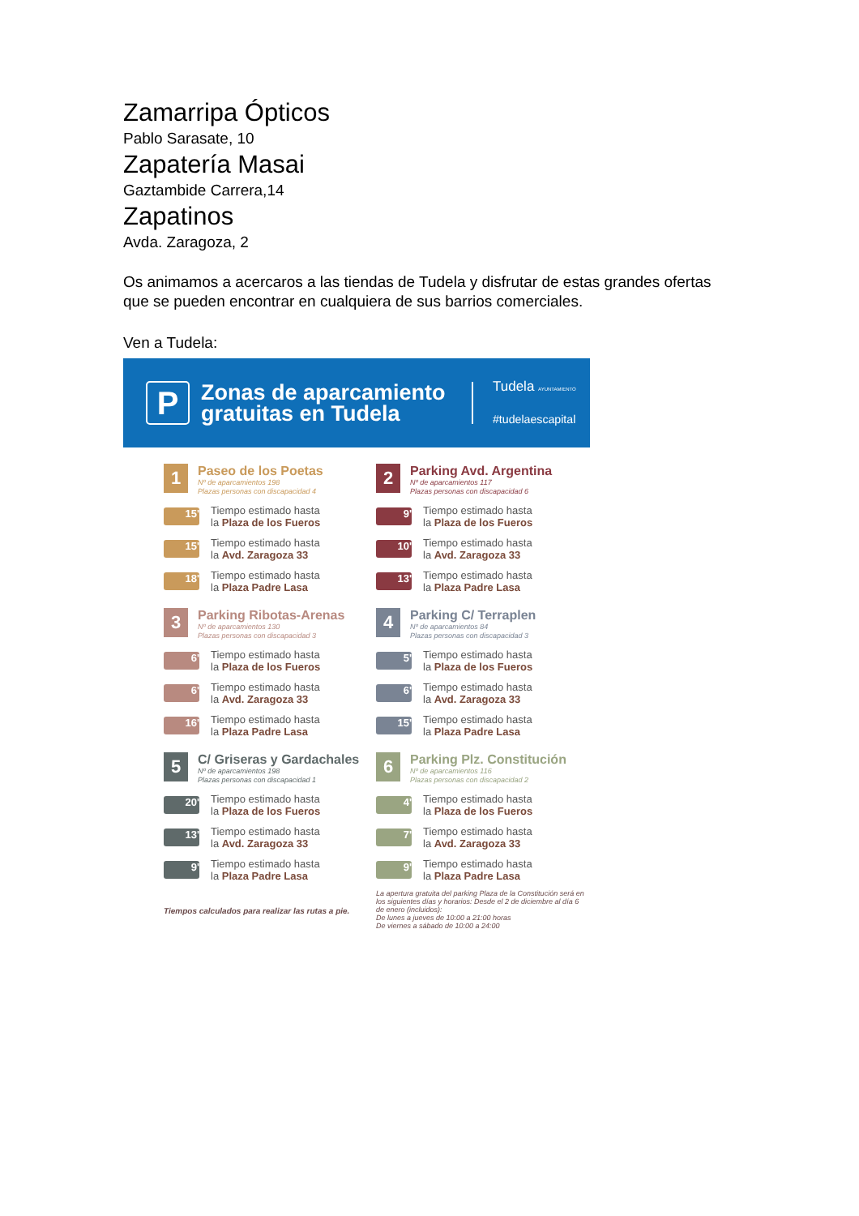Zamarripa Ópticos
Pablo Sarasate, 10
Zapatería Masai
Gaztambide Carrera,14
Zapatinos
Avda. Zaragoza, 2
Os animamos a acercaros a las tiendas de Tudela y disfrutar de estas grandes ofertas que se pueden encontrar en cualquiera de sus barrios comerciales.
Ven a Tudela:
P
Zonas de aparcamiento gratuitas en Tudela
Tudela AYUNTAMIENTO
#tudelaescapital
1
Paseo de los Poetas
Nº de aparcamientos 198
Plazas personas con discapacidad 4
15'
Tiempo estimado hasta
la Plaza de los Fueros
15'
Tiempo estimado hasta
la Avd. Zaragoza 33
18'
Tiempo estimado hasta
la Plaza Padre Lasa
2
Parking Avd. Argentina
Nº de aparcamientos 117
Plazas personas con discapacidad 6
9'
Tiempo estimado hasta
la Plaza de los Fueros
10'
Tiempo estimado hasta
la Avd. Zaragoza 33
13'
Tiempo estimado hasta
la Plaza Padre Lasa
3
Parking Ribotas-Arenas
Nº de aparcamientos 130
Plazas personas con discapacidad 3
6'
Tiempo estimado hasta
la Plaza de los Fueros
6'
Tiempo estimado hasta
la Avd. Zaragoza 33
16'
Tiempo estimado hasta
la Plaza Padre Lasa
4
Parking C/ Terraplen
Nº de aparcamientos 84
Plazas personas con discapacidad 3
5'
Tiempo estimado hasta
la Plaza de los Fueros
6'
Tiempo estimado hasta
la Avd. Zaragoza 33
15'
Tiempo estimado hasta
la Plaza Padre Lasa
5
C/ Griseras y Gardachales
Nº de aparcamientos 198
Plazas personas con discapacidad 1
20'
Tiempo estimado hasta
la Plaza de los Fueros
13'
Tiempo estimado hasta
la Avd. Zaragoza 33
9'
Tiempo estimado hasta
la Plaza Padre Lasa
Tiempos calculados para realizar las rutas a pie.
6
Parking Plz. Constitución
Nº de aparcamientos 116
Plazas personas con discapacidad 2
4'
Tiempo estimado hasta
la Plaza de los Fueros
7'
Tiempo estimado hasta
la Avd. Zaragoza 33
9'
Tiempo estimado hasta
la Plaza Padre Lasa
La apertura gratuita del parking Plaza de la Constitución será en los siguientes días y horarios: Desde el 2 de diciembre al día 6 de enero (incluidos):
De lunes a jueves de 10:00 a 21:00 horas
De viernes a sábado de 10:00 a 24:00